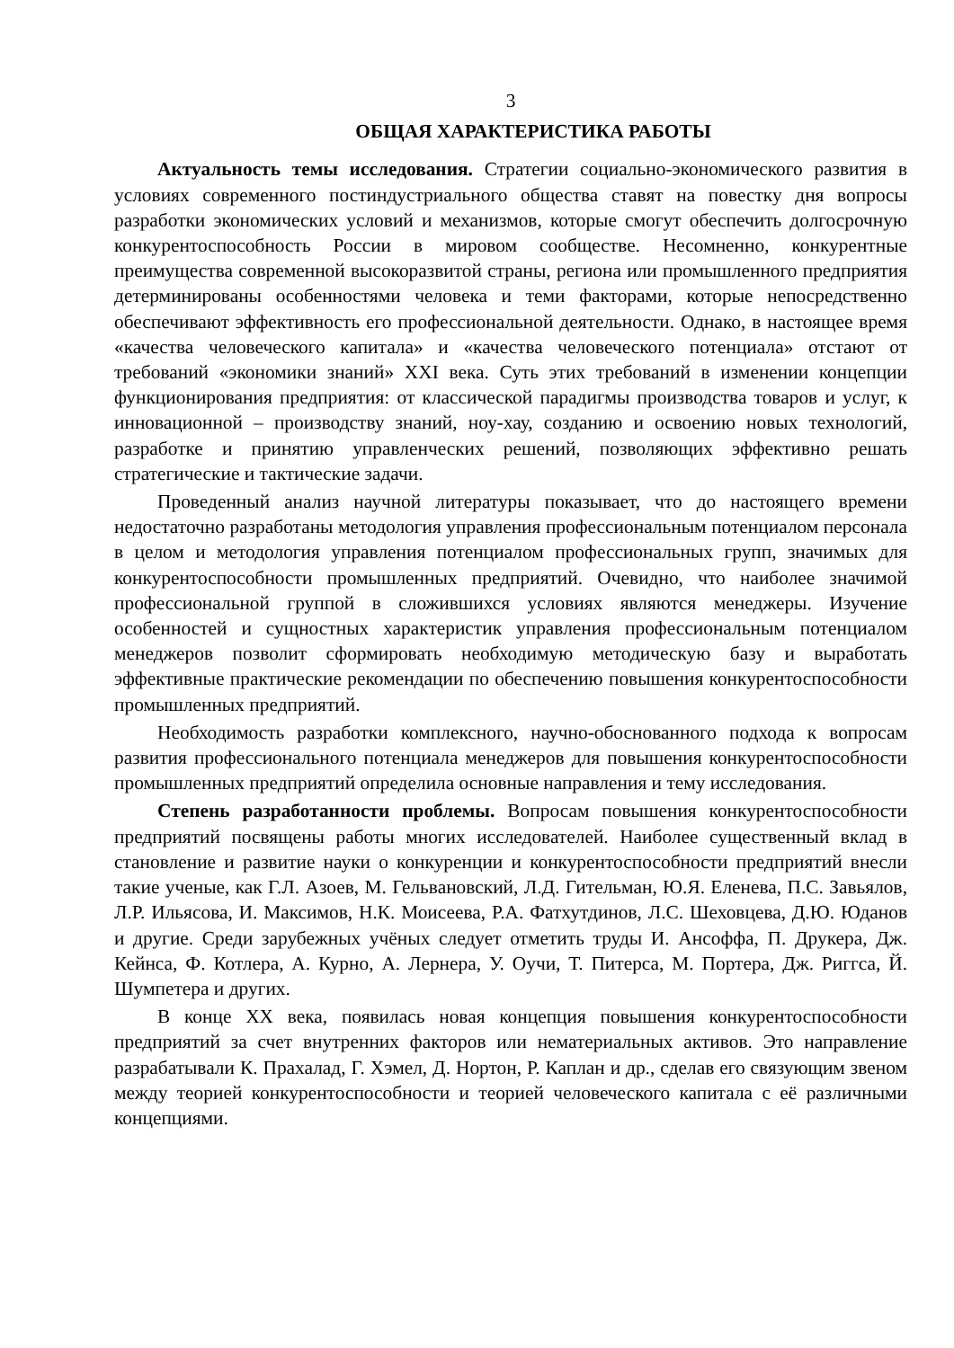3
ОБЩАЯ ХАРАКТЕРИСТИКА РАБОТЫ
Актуальность темы исследования. Стратегии социально-экономического развития в условиях современного постиндустриального общества ставят на повестку дня вопросы разработки экономических условий и механизмов, которые смогут обеспечить долгосрочную конкурентоспособность России в мировом сообществе. Несомненно, конкурентные преимущества современной высокоразвитой страны, региона или промышленного предприятия детерминированы особенностями человека и теми факторами, которые непосредственно обеспечивают эффективность его профессиональной деятельности. Однако, в настоящее время «качества человеческого капитала» и «качества человеческого потенциала» отстают от требований «экономики знаний» XXI века. Суть этих требований в изменении концепции функционирования предприятия: от классической парадигмы производства товаров и услуг, к инновационной – производству знаний, ноу-хау, созданию и освоению новых технологий, разработке и принятию управленческих решений, позволяющих эффективно решать стратегические и тактические задачи.
Проведенный анализ научной литературы показывает, что до настоящего времени недостаточно разработаны методология управления профессиональным потенциалом персонала в целом и методология управления потенциалом профессиональных групп, значимых для конкурентоспособности промышленных предприятий. Очевидно, что наиболее значимой профессиональной группой в сложившихся условиях являются менеджеры. Изучение особенностей и сущностных характеристик управления профессиональным потенциалом менеджеров позволит сформировать необходимую методическую базу и выработать эффективные практические рекомендации по обеспечению повышения конкурентоспособности промышленных предприятий.
Необходимость разработки комплексного, научно-обоснованного подхода к вопросам развития профессионального потенциала менеджеров для повышения конкурентоспособности промышленных предприятий определила основные направления и тему исследования.
Степень разработанности проблемы. Вопросам повышения конкурентоспособности предприятий посвящены работы многих исследователей. Наиболее существенный вклад в становление и развитие науки о конкуренции и конкурентоспособности предприятий внесли такие ученые, как Г.Л. Азоев, М. Гельвановский, Л.Д. Гительман, Ю.Я. Еленева, П.С. Завьялов, Л.Р. Ильясова, И. Максимов, Н.К. Моисеева, Р.А. Фатхутдинов, Л.С. Шеховцева, Д.Ю. Юданов и другие. Среди зарубежных учёных следует отметить труды И. Ансоффа, П. Друкера, Дж. Кейнса, Ф. Котлера, А. Курно, А. Лернера, У. Оучи, Т. Питерса, М. Портера, Дж. Риггса, Й. Шумпетера и других.
В конце XX века, появилась новая концепция повышения конкурентоспособности предприятий за счет внутренних факторов или нематериальных активов. Это направление разрабатывали К. Прахалад, Г. Хэмел, Д. Нортон, Р. Каплан и др., сделав его связующим звеном между теорией конкурентоспособности и теорией человеческого капитала с её различными концепциями.